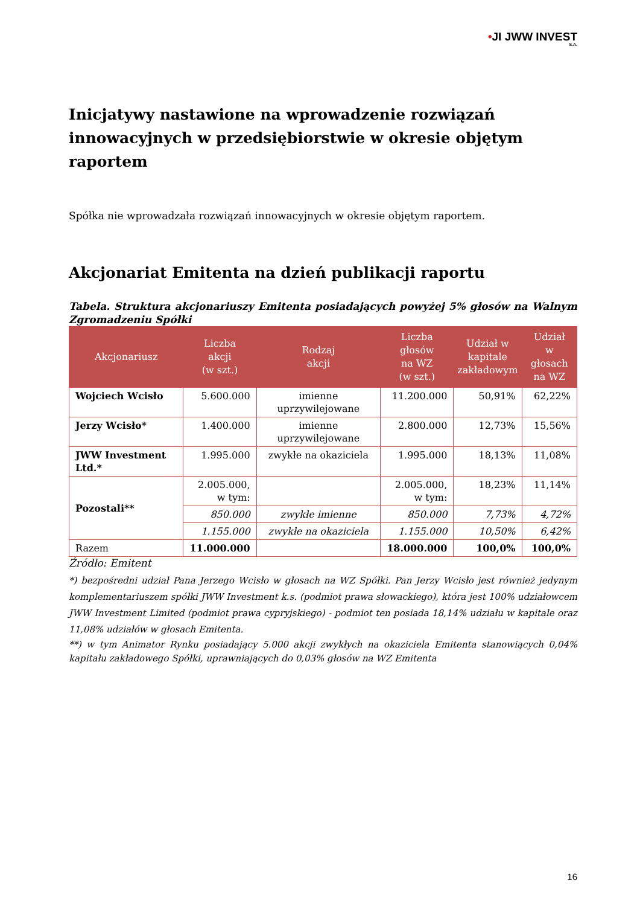•JI JWW INVEST
S.A.
Inicjatywy nastawione na wprowadzenie rozwiązań innowacyjnych w przedsiębiorstwie w okresie objętym raportem
Spółka nie wprowadzała rozwiązań innowacyjnych w okresie objętym raportem.
Akcjonariat Emitenta na dzień publikacji raportu
Tabela. Struktura akcjonariuszy Emitenta posiadających powyżej 5% głosów na Walnym Zgromadzeniu Spółki
| Akcjonariusz | Liczba akcji (w szt.) | Rodzaj akcji | Liczba głosów na WZ (w szt.) | Udział w kapitale zakładowym | Udział w głosach na WZ |
| --- | --- | --- | --- | --- | --- |
| Wojciech Wcisło | 5.600.000 | imienne uprzywilejowane | 11.200.000 | 50,91% | 62,22% |
| Jerzy Wcisło* | 1.400.000 | imienne uprzywilejowane | 2.800.000 | 12,73% | 15,56% |
| JWW Investment Ltd.* | 1.995.000 | zwykłe na okaziciela | 1.995.000 | 18,13% | 11,08% |
| Pozostali** | 2.005.000, w tym: | | 2.005.000, w tym: | 18,23% | 11,14% |
| | 850.000 | zwykłe imienne | 850.000 | 7,73% | 4,72% |
| | 1.155.000 | zwykłe na okaziciela | 1.155.000 | 10,50% | 6,42% |
| Razem | 11.000.000 | | 18.000.000 | 100,0% | 100,0% |
Źródło: Emitent
*) bezpośredni udział Pana Jerzego Wcisło w głosach na WZ Spółki. Pan Jerzy Wcisło jest również jedynym komplementariuszem spółki JWW Investment k.s. (podmiot prawa słowackiego), która jest 100% udziałowcem JWW Investment Limited (podmiot prawa cypryjskiego) - podmiot ten posiada 18,14% udziału w kapitale oraz 11,08% udziałów w głosach Emitenta.
**) w tym Animator Rynku posiadający 5.000 akcji zwykłych na okaziciela Emitenta stanowiących 0,04% kapitału zakładowego Spółki, uprawniających do 0,03% głosów na WZ Emitenta
16